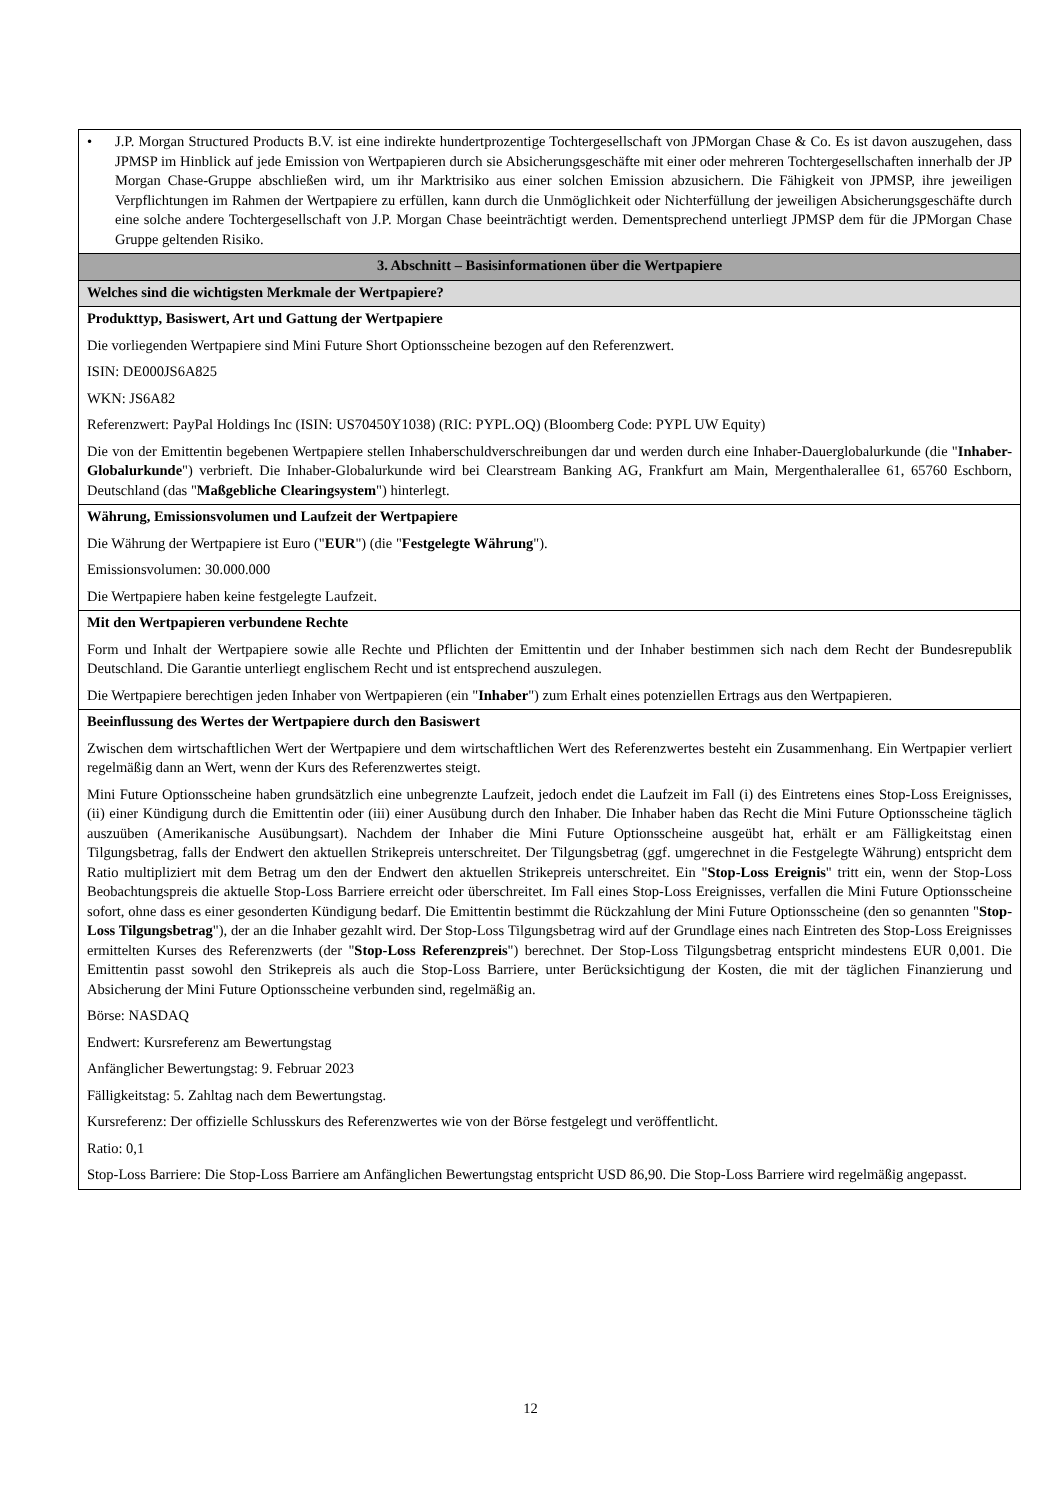| • J.P. Morgan Structured Products B.V. ist eine indirekte hundertprozentige Tochtergesellschaft von JPMorgan Chase & Co. Es ist davon auszugehen, dass JPMSP im Hinblick auf jede Emission von Wertpapieren durch sie Absicherungsgeschäfte mit einer oder mehreren Tochtergesellschaften innerhalb der JP Morgan Chase-Gruppe abschließen wird, um ihr Marktrisiko aus einer solchen Emission abzusichern. Die Fähigkeit von JPMSP, ihre jeweiligen Verpflichtungen im Rahmen der Wertpapiere zu erfüllen, kann durch die Unmöglichkeit oder Nichterfüllung der jeweiligen Absicherungsgeschäfte durch eine solche andere Tochtergesellschaft von J.P. Morgan Chase beeinträchtigt werden. Dementsprechend unterliegt JPMSP dem für die JPMorgan Chase Gruppe geltenden Risiko. |
| 3. Abschnitt – Basisinformationen über die Wertpapiere |
| Welches sind die wichtigsten Merkmale der Wertpapiere? |
| Produkttyp, Basiswert, Art und Gattung der Wertpapiere Die vorliegenden Wertpapiere sind Mini Future Short Optionsscheine bezogen auf den Referenzwert. ISIN: DE000JS6A825 WKN: JS6A82 Referenzwert: PayPal Holdings Inc (ISIN: US70450Y1038) (RIC: PYPL.OQ) (Bloomberg Code: PYPL UW Equity) Die von der Emittentin begebenen Wertpapiere stellen Inhaberschuldverschreibungen dar und werden durch eine Inhaber-Dauerglobalurkunde (die " Inhaber-Globalurkunde ") verbrieft. Die Inhaber-Globalurkunde wird bei Clearstream Banking AG, Frankfurt am Main, Mergenthalerallee 61, 65760 Eschborn, Deutschland (das " Maßgebliche Clearingsystem ") hinterlegt. |
| Währung, Emissionsvolumen und Laufzeit der Wertpapiere Die Währung der Wertpapiere ist Euro (" EUR ") (die " Festgelegte Währung "). Emissionsvolumen: 30.000.000 Die Wertpapiere haben keine festgelegte Laufzeit. |
| Mit den Wertpapieren verbundene Rechte Form und Inhalt der Wertpapiere sowie alle Rechte und Pflichten der Emittentin und der Inhaber bestimmen sich nach dem Recht der Bundesrepublik Deutschland. Die Garantie unterliegt englischem Recht und ist entsprechend auszulegen. Die Wertpapiere berechtigen jeden Inhaber von Wertpapieren (ein " Inhaber ") zum Erhalt eines potenziellen Ertrags aus den Wertpapieren. |
| Beeinflussung des Wertes der Wertpapiere durch den Basiswert Zwischen dem wirtschaftlichen Wert der Wertpapiere und dem wirtschaftlichen Wert des Referenzwertes besteht ein Zusammenhang. Ein Wertpapier verliert regelmäßig dann an Wert, wenn der Kurs des Referenzwertes steigt. Mini Future Optionsscheine haben grundsätzlich eine unbegrenzte Laufzeit, jedoch endet die Laufzeit im Fall (i) des Eintretens eines Stop-Loss Ereignisses, (ii) einer Kündigung durch die Emittentin oder (iii) einer Ausübung durch den Inhaber. Die Inhaber haben das Recht die Mini Future Optionsscheine täglich auszuüben (Amerikanische Ausübungsart). Nachdem der Inhaber die Mini Future Optionsscheine ausgeübt hat, erhält er am Fälligkeitstag einen Tilgungsbetrag, falls der Endwert den aktuellen Strikepreis unterschreitet. Der Tilgungsbetrag (ggf. umgerechnet in die Festgelegte Währung) entspricht dem Ratio multipliziert mit dem Betrag um den der Endwert den aktuellen Strikepreis unterschreitet. Ein " Stop-Loss Ereignis " tritt ein, wenn der Stop-Loss Beobachtungspreis die aktuelle Stop-Loss Barriere erreicht oder überschreitet. Im Fall eines Stop-Loss Ereignisses, verfallen die Mini Future Optionsscheine sofort, ohne dass es einer gesonderten Kündigung bedarf. Die Emittentin bestimmt die Rückzahlung der Mini Future Optionsscheine (den so genannten " Stop-Loss Tilgungsbetrag "), der an die Inhaber gezahlt wird. Der Stop-Loss Tilgungsbetrag wird auf der Grundlage eines nach Eintreten des Stop-Loss Ereignisses ermittelten Kurses des Referenzwerts (der " Stop-Loss Referenzpreis ") berechnet. Der Stop-Loss Tilgungsbetrag entspricht mindestens EUR 0,001. Die Emittentin passt sowohl den Strikepreis als auch die Stop-Loss Barriere, unter Berücksichtigung der Kosten, die mit der täglichen Finanzierung und Absicherung der Mini Future Optionsscheine verbunden sind, regelmäßig an. Börse: NASDAQ Endwert: Kursreferenz am Bewertungstag Anfänglicher Bewertungstag: 9. Februar 2023 Fälligkeitstag: 5. Zahltag nach dem Bewertungstag. Kursreferenz: Der offizielle Schlusskurs des Referenzwertes wie von der Börse festgelegt und veröffentlicht. Ratio: 0,1 Stop-Loss Barriere: Die Stop-Loss Barriere am Anfänglichen Bewertungstag entspricht USD 86,90. Die Stop-Loss Barriere wird regelmäßig angepasst. |
12